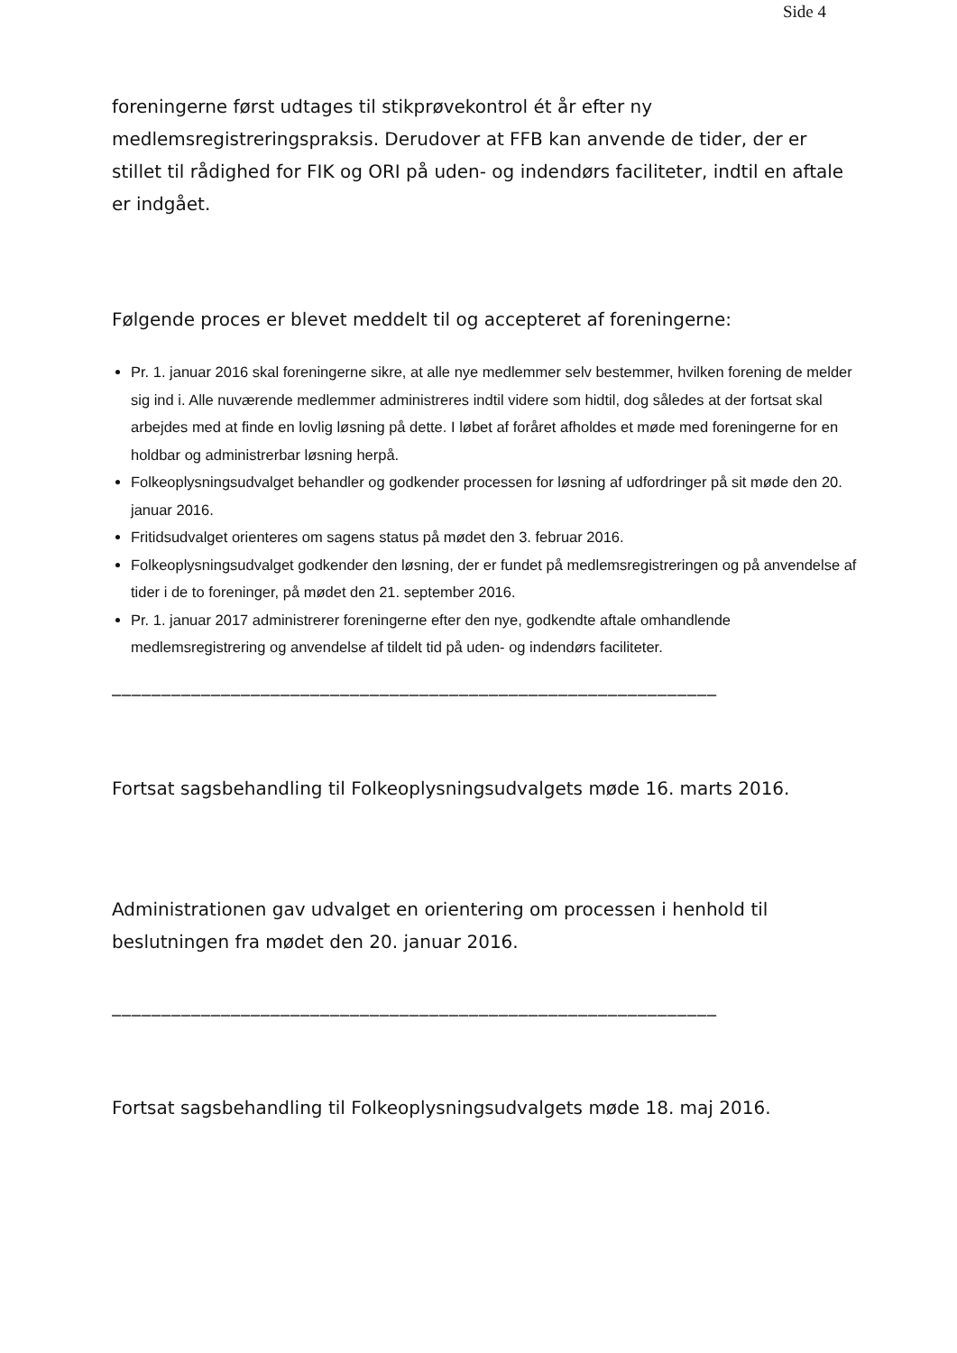Side 4
foreningerne først udtages til stikprøvekontrol ét år efter ny medlemsregistreringspraksis. Derudover at FFB kan anvende de tider, der er stillet til rådighed for FIK og ORI på uden- og indendørs faciliteter, indtil en aftale er indgået.
Følgende proces er blevet meddelt til og accepteret af foreningerne:
Pr. 1. januar 2016 skal foreningerne sikre, at alle nye medlemmer selv bestemmer, hvilken forening de melder sig ind i. Alle nuværende medlemmer administreres indtil videre som hidtil, dog således at der fortsat skal arbejdes med at finde en lovlig løsning på dette. I løbet af foråret afholdes et møde med foreningerne for en holdbar og administrerbar løsning herpå.
Folkeoplysningsudvalget behandler og godkender processen for løsning af udfordringer på sit møde den 20. januar 2016.
Fritidsudvalget orienteres om sagens status på mødet den 3. februar 2016.
Folkeoplysningsudvalget godkender den løsning, der er fundet på medlemsregistreringen og på anvendelse af tider i de to foreninger, på mødet den 21. september 2016.
Pr. 1. januar 2017 administrerer foreningerne efter den nye, godkendte aftale omhandlende medlemsregistrering og anvendelse af tildelt tid på uden- og indendørs faciliteter.
_____________________________________________________________
Fortsat sagsbehandling til Folkeoplysningsudvalgets møde 16. marts 2016.
Administrationen gav udvalget en orientering om processen i henhold til beslutningen fra mødet den 20. januar 2016.
_____________________________________________________________
Fortsat sagsbehandling til Folkeoplysningsudvalgets møde 18. maj 2016.